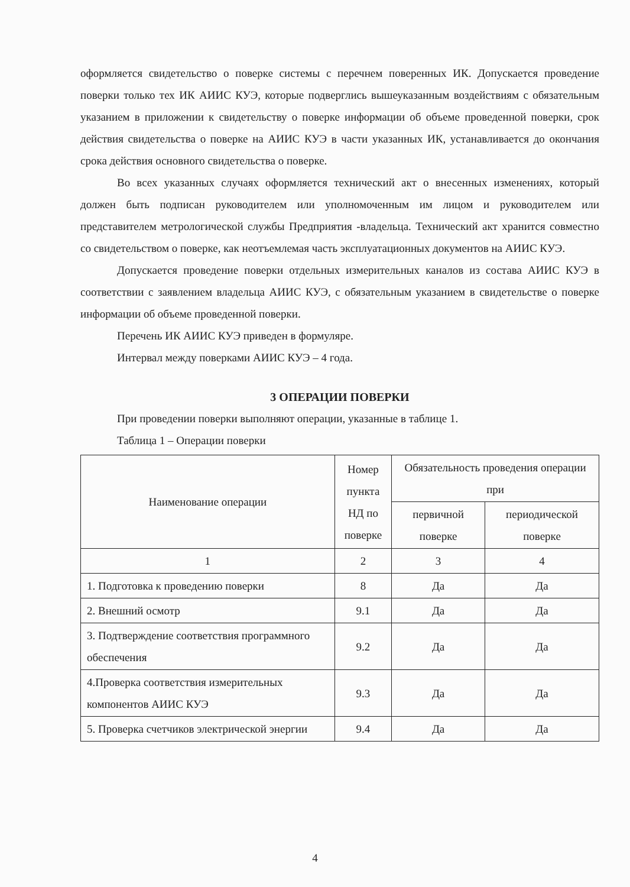оформляется свидетельство о поверке системы с перечнем поверенных ИК. Допускается проведение поверки только тех ИК АИИС КУЭ, которые подверглись вышеуказанным воздействиям с обязательным указанием в приложении к свидетельству о поверке информации об объеме проведенной поверки, срок действия свидетельства о поверке на АИИС КУЭ в части указанных ИК, устанавливается до окончания срока действия основного свидетельства о поверке.
Во всех указанных случаях оформляется технический акт о внесенных изменениях, который должен быть подписан руководителем или уполномоченным им лицом и руководителем или представителем метрологической службы Предприятия -владельца. Технический акт хранится совместно со свидетельством о поверке, как неотъемлемая часть эксплуатационных документов на АИИС КУЭ.
Допускается проведение поверки отдельных измерительных каналов из состава АИИС КУЭ в соответствии с заявлением владельца АИИС КУЭ, с обязательным указанием в свидетельстве о поверке информации об объеме проведенной поверки.
Перечень ИК АИИС КУЭ приведен в формуляре.
Интервал между поверками АИИС КУЭ – 4 года.
3 ОПЕРАЦИИ ПОВЕРКИ
При проведении поверки выполняют операции, указанные в таблице 1.
Таблица 1 – Операции поверки
| Наименование операции | Номер пункта НД по поверке | Обязательность проведения операции при | |
| --- | --- | --- | --- |
| | | первичной поверке | периодической поверке |
| 1 | 2 | 3 | 4 |
| 1. Подготовка к проведению поверки | 8 | Да | Да |
| 2. Внешний осмотр | 9.1 | Да | Да |
| 3. Подтверждение соответствия программного обеспечения | 9.2 | Да | Да |
| 4.Проверка соответствия измерительных компонентов АИИС КУЭ | 9.3 | Да | Да |
| 5. Проверка счетчиков электрической энергии | 9.4 | Да | Да |
4